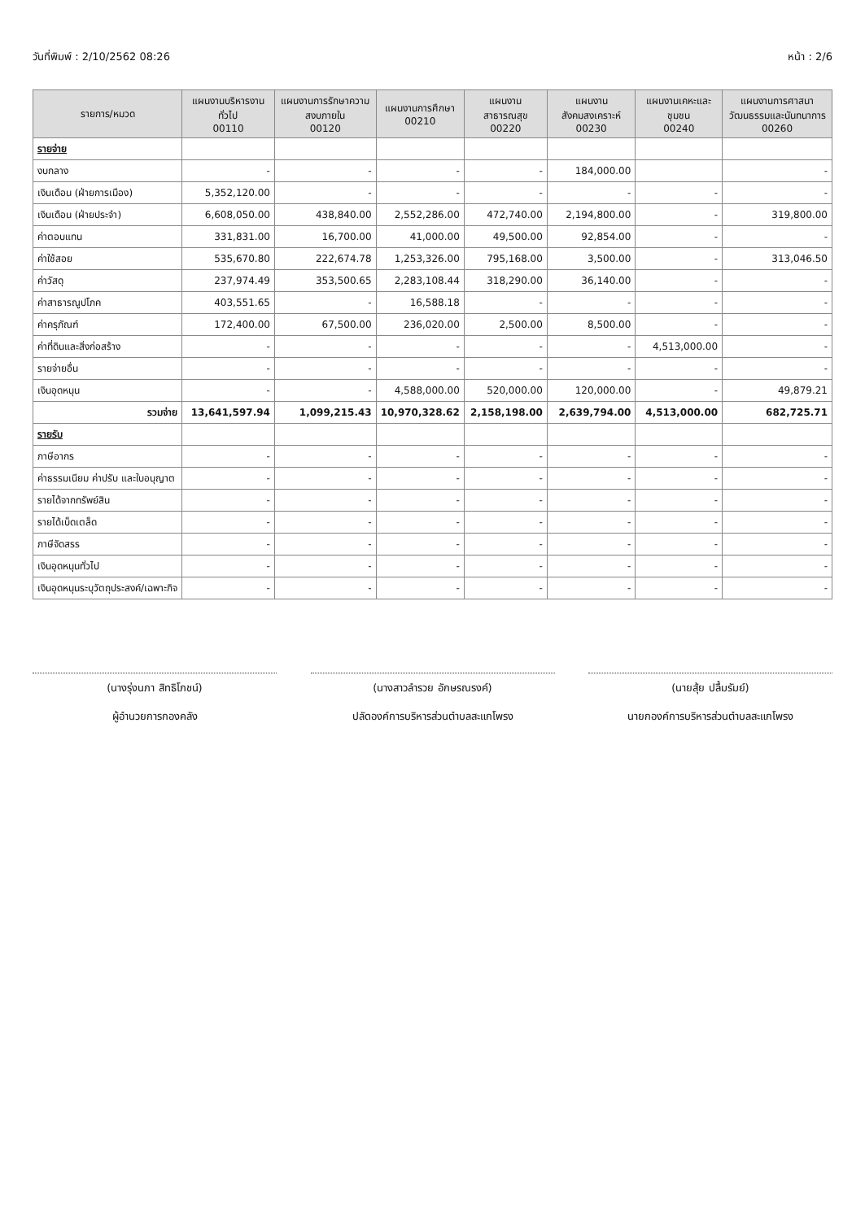วันที่พิมพ์ : 2/10/2562 08:26 หน้า : 2/6
| รายการ/หมวด | แผนงานบริหารงานทั่วไป 00110 | แผนงานการรักษาความสงบภายใน 00120 | แผนงานการศึกษา 00210 | แผนงานสาธารณสุข 00220 | แผนงานสังคมสงเคราะห์ 00230 | แผนงานเคหะและชุมชน 00240 | แผนงานการศาสนาวัฒนธรรมและนันทนาการ 00260 |
| --- | --- | --- | --- | --- | --- | --- | --- |
| รายจ่าย | | | | | | | |
| งบกลาง | - | - | - | - | 184,000.00 | | - |
| เงินเดือน (ฝ่ายการเมือง) | 5,352,120.00 | - | - | - | - | - | - |
| เงินเดือน (ฝ่ายประจำ) | 6,608,050.00 | 438,840.00 | 2,552,286.00 | 472,740.00 | 2,194,800.00 | - | 319,800.00 |
| ค่าตอบแทน | 331,831.00 | 16,700.00 | 41,000.00 | 49,500.00 | 92,854.00 | - | - |
| ค่าใช้สอย | 535,670.80 | 222,674.78 | 1,253,326.00 | 795,168.00 | 3,500.00 | - | 313,046.50 |
| ค่าวัสดุ | 237,974.49 | 353,500.65 | 2,283,108.44 | 318,290.00 | 36,140.00 | - | - |
| ค่าสาธารณูปโภค | 403,551.65 | - | 16,588.18 | - | - | - | - |
| ค่าครุภัณฑ์ | 172,400.00 | 67,500.00 | 236,020.00 | 2,500.00 | 8,500.00 | - | - |
| ค่าที่ดินและสิ่งก่อสร้าง | - | - | - | - | - | 4,513,000.00 | - |
| รายจ่ายอื่น | - | - | - | - | - | - | - |
| เงินอุดหนุน | - | - | 4,588,000.00 | 520,000.00 | 120,000.00 | - | 49,879.21 |
| รวมจ่าย | 13,641,597.94 | 1,099,215.43 | 10,970,328.62 | 2,158,198.00 | 2,639,794.00 | 4,513,000.00 | 682,725.71 |
| รายรับ | | | | | | | |
| ภาษีอากร | - | - | - | - | - | - | - |
| ค่าธรรมเนียม ค่าปรับ และใบอนุญาต | - | - | - | - | - | - | - |
| รายได้จากทรัพย์สิน | - | - | - | - | - | - | - |
| รายได้เบ็ดเตล็ด | - | - | - | - | - | - | - |
| ภาษีจัดสรร | - | - | - | - | - | - | - |
| เงินอุดหนุนทั่วไป | - | - | - | - | - | - | - |
| เงินอุดหนุนระบุวัตถุประสงค์/เฉพาะกิจ | - | - | - | - | - | - | - |
(นางรุ่งนภา สิทธิโภชน์)
ผู้อำนวยการกองคลัง
(นางสาวลำรวย อักษรณรงค์)
ปลัดองค์การบริหารส่วนตำบลสะแกโพรง
(นายสุ้ย ปลื้มรัมย์)
นายกองค์การบริหารส่วนตำบลสะแกโพรง